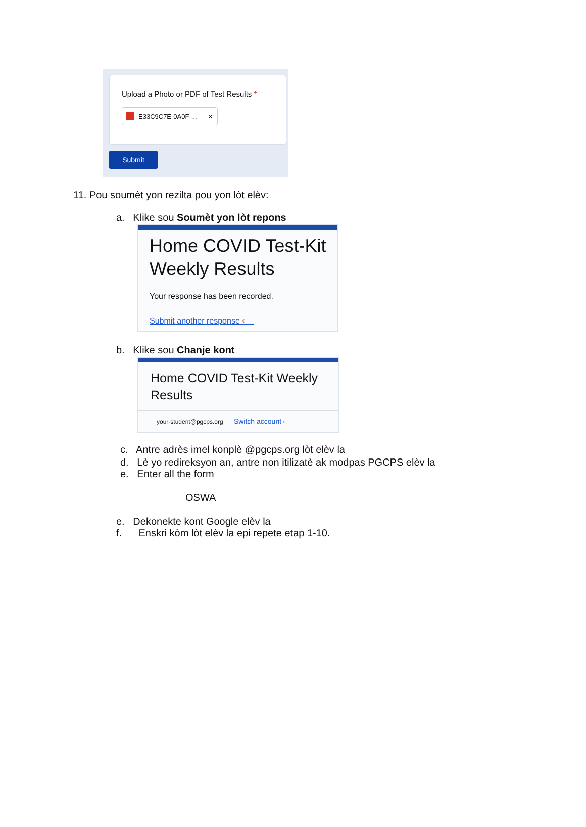Upload a Photo or PDF of Test Results *
E33C9C7E-0A0F-... ✕
Submit
11. Pou soumèt yon rezilta pou yon lòt elèv:
a. Klike sou Soumèt yon lòt repons
Home COVID Test-Kit Weekly Results
Your response has been recorded.
Submit another response ⟵
b. Klike sou Chanje kont
Home COVID Test-Kit Weekly Results
your-student@pgcps.org Switch account ⟵
c. Antre adrès imel konplè @pgcps.org lòt elèv la
d. Lè yo redireksyon an, antre non itilizatè ak modpas PGCPS elèv la
e. Enter all the form
OSWA
e. Dekonekte kont Google elèv la
f. Enskri kòm lòt elèv la epi repete etap 1-10.